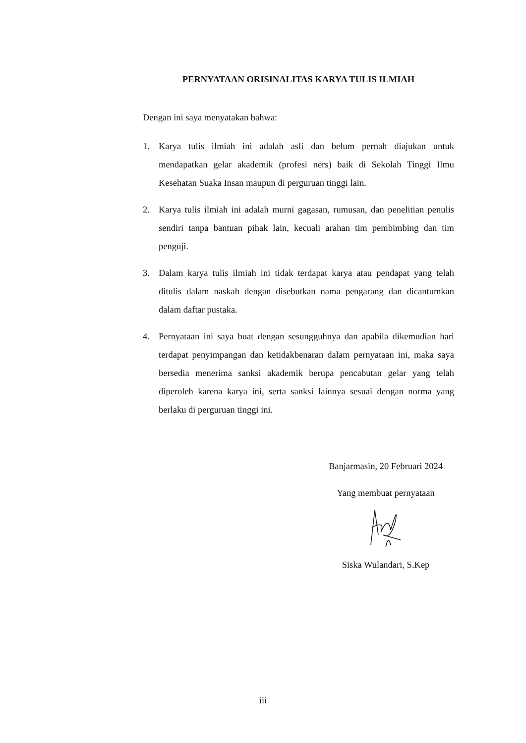PERNYATAAN ORISINALITAS KARYA TULIS ILMIAH
Dengan ini saya menyatakan bahwa:
1. Karya tulis ilmiah ini adalah asli dan belum pernah diajukan untuk mendapatkan gelar akademik (profesi ners) baik di Sekolah Tinggi Ilmu Kesehatan Suaka Insan maupun di perguruan tinggi lain.
2. Karya tulis ilmiah ini adalah murni gagasan, rumusan, dan penelitian penulis sendiri tanpa bantuan pihak lain, kecuali arahan tim pembimbing dan tim penguji.
3. Dalam karya tulis ilmiah ini tidak terdapat karya atau pendapat yang telah ditulis dalam naskah dengan disebutkan nama pengarang dan dicantumkan dalam daftar pustaka.
4. Pernyataan ini saya buat dengan sesungguhnya dan apabila dikemudian hari terdapat penyimpangan dan ketidakbenaran dalam pernyataan ini, maka saya bersedia menerima sanksi akademik berupa pencabutan gelar yang telah diperoleh karena karya ini, serta sanksi lainnya sesuai dengan norma yang berlaku di perguruan tinggi ini.
Banjarmasin, 20 Februari 2024
Yang membuat pernyataan
Siska Wulandari, S.Kep
iii